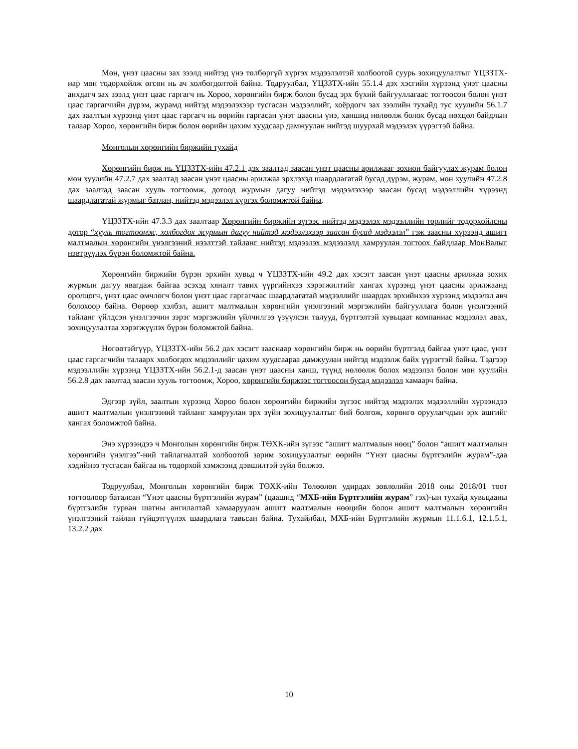Мөн, үнэт цаасны зах зээлд нийтэд үнэ төлбөргүй хүргэх мэдээлэлтэй холбоотой суурь зохицуулалтыг ҮЦЗЗТХ-иар мөн тодорхойлж өгсөн нь ач холбогдолтой байна. Тодруулбал, ҮЦЗЗТХ-ийн 55.1.4 дэх хэсгийн хүрээнд үнэт цаасны анхдагч зах зээлд үнэт цаас гаргагч нь Хороо, хөрөнгийн бирж болон бусад эрх бүхий байгууллагаас тогтоосон болон үнэт цаас гаргагчийн дүрэм, журамд нийтэд мэдээлэхээр тусгасан мэдээллийг, хоёрдогч зах зээлийн тухайд тус хуулийн 56.1.7 дах заалтын хүрээнд үнэт цаас гаргагч нь өөрийн гаргасан үнэт цаасны үнэ, ханшид нөлөөлж болох бусад нөхцөл байдлын талаар Хороо, хөрөнгийн бирж болон өөрийн цахим хуудсаар дамжуулан нийтэд шуурхай мэдээлэх үүрэгтэй байна.
Монголын хөрөнгийн биржийн тухайд
Хөрөнгийн бирж нь ҮЦЗЗТХ-ийн 47.2.1 дэх заалтад заасан үнэт цаасны арилжааг зохион байгуулах журам болон мөн хуулийн 47.2.7 дах заалтад заасан үнэт цаасны арилжаа эрхлэхэд шаардлагатай бусад дүрэм, журам, мөн хуулийн 47.2.8 дах заалтад заасан хууль тогтоомж, дотоод журмын дагуу нийтэд мэдээлэхээр заасан бусад мэдээллийн хүрээнд шаардлагатай журмыг батлан, нийтэд мэдээлэл хүргэх боломжтой байна.
ҮЦЗЗТХ-ийн 47.3.3 дах заалтаар Хөрөнгийн биржийн зүгээс нийтэд мэдээлэх мэдээллийн төрлийг тодорхойлсны дотор “хууль тогтоомж, холбогдох журмын дагуу нийтэд мэдээлэхээр заасан бусад мэдээлэл” гэж заасны хүрээнд ашигт малтмалын хөрөнгийн үнэлгээний нээлттэй тайланг нийтэд мэдээлэх мэдээлэлд хамруулан тогтоох байдлаар МонВалыг нэвтрүүлэх бүрэн боломжтой байна.
Хөрөнгийн биржийн бүрэн эрхийн хувьд ч ҮЦЗЗТХ-ийн 49.2 дах хэсэгт заасан үнэт цаасны арилжаа зохих журмын дагуу явагдаж байгаа эсэхэд хяналт тавих үүргийнхээ хэрэгжилтийг хангах хүрээнд үнэт цаасны арилжаанд оролцогч, үнэт цаас өмчлөгч болон үнэт цаас гаргагчаас шаардлагатай мэдээллийг шаардах эрхийнхээ хүрээнд мэдээлэл авч болохоор байна. Өөрөөр хэлбэл, ашигт малтмалын хөрөнгийн үнэлгээний мэргэжлийн байгууллага болон үнэлгээний тайланг үйлдсэн үнэлгээчин зэрэг мэргэжлийн үйлчилгээ үзүүлсэн талууд, бүртгэлтэй хувьцаат компаниас мэдээлэл авах, зохицуулалтаа хэрэгжүүлэх бүрэн боломжтой байна.
Нөгөөтэйгүүр, ҮЦЗЗТХ-ийн 56.2 дах хэсэгт зааснаар хөрөнгийн бирж нь өөрийн бүртгэлд байгаа үнэт цаас, үнэт цаас гаргагчийн талаарх холбогдох мэдээллийг цахим хуудсаараа дамжуулан нийтэд мэдээлж байх үүрэгтэй байна. Тэдгээр мэдээллийн хүрээнд ҮЦЗЗТХ-ийн 56.2.1-д заасан үнэт цаасны ханш, түүнд нөлөөлж болох мэдээлэл болон мөн хуулийн 56.2.8 дах заалтад заасан хууль тогтоомж, Хороо, хөрөнгийн биржээс тогтоосон бусад мэдээлэл хамаарч байна.
Эдгээр зүйл, заалтын хүрээнд Хороо болон хөрөнгийн биржийн зүгээс нийтэд мэдээлэх мэдээллийн хүрээндээ ашигт малтмалын үнэлгээний тайланг хамруулан эрх зүйн зохицуулалтыг бий болгож, хөрөнгө оруулагчдын эрх ашгийг хангах боломжтой байна.
Энэ хүрээндээ ч Монголын хөрөнгийн бирж ТӨХК-ийн зүгээс “ашигт малтмалын нөөц” болон “ашигт малтмалын хөрөнгийн үнэлгээ”-ний тайлагналтай холбоотой зарим зохицуулалтыг өөрийн “Үнэт цаасны бүртгэлийн журам”-даа хэдийнээ тусгасан байгаа нь тодорхой хэмжээнд дэвшилтэй зүйл болжээ.
Тодруулбал, Монголын хөрөнгийн бирж ТӨХК-ийн Төлөөлөн удирдах зөвлөлийн 2018 оны 2018/01 тоот тогтоолоор баталсан “Үнэт цаасны бүртгэлийн журам” (цаашид “МХБ-ийн Бүртгэлийн журам” гэх)-ын тухайд хувьцааны бүртгэлийн гурван шатны ангилалтай хамааруулан ашигт малтмалын нөөцийн болон ашигт малтмалын хөрөнгийн үнэлгээний тайлан гүйцэтгүүлэх шаардлага тавьсан байна. Тухайлбал, МХБ-ийн Бүртгэлийн журмын 11.1.6.1, 12.1.5.1, 13.2.2 дах
10